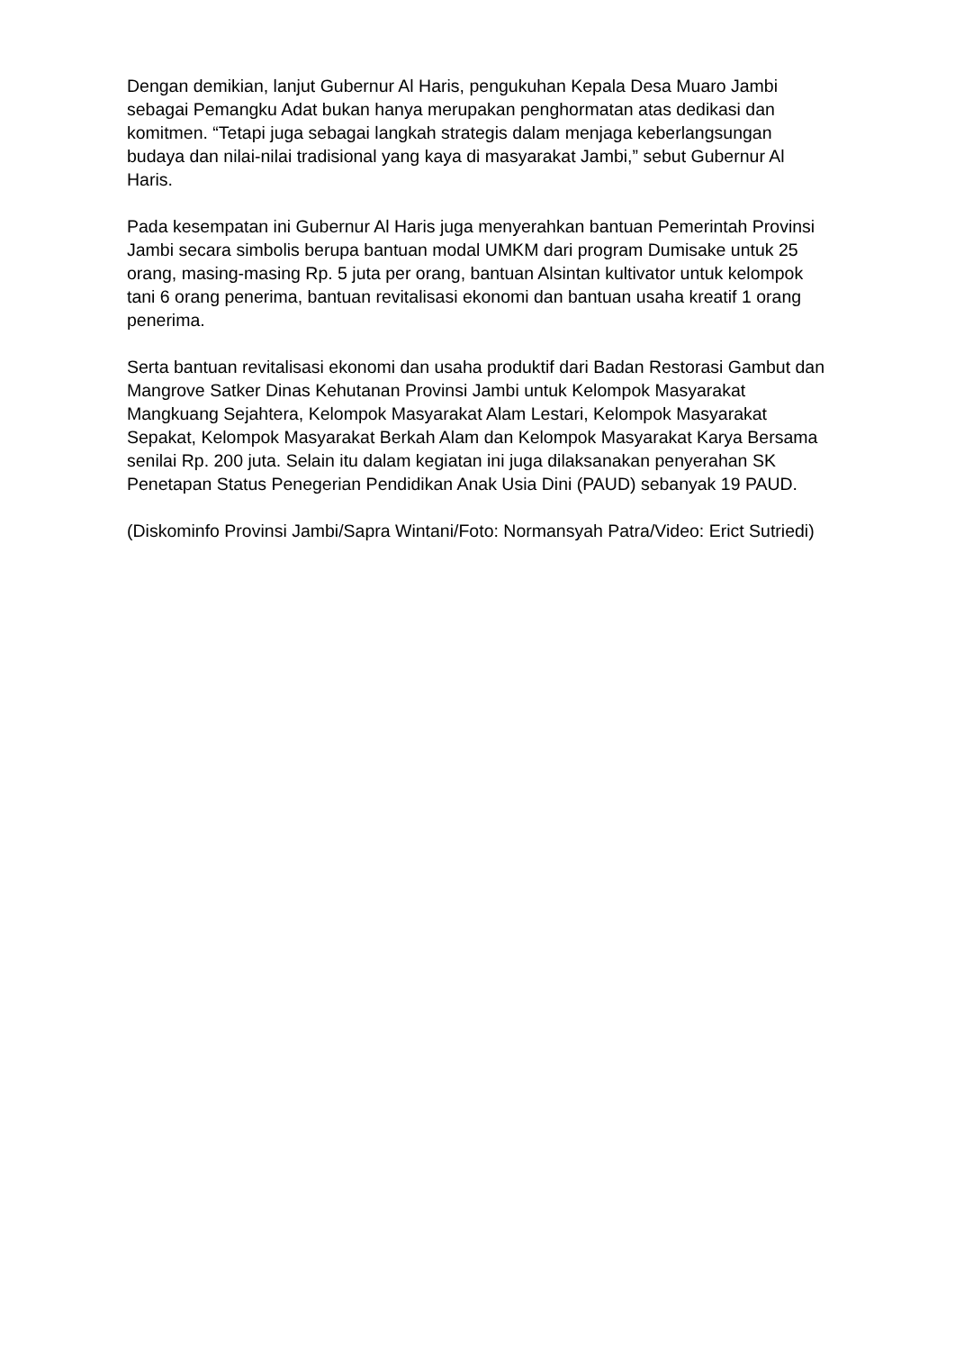Dengan demikian, lanjut Gubernur Al Haris, pengukuhan Kepala Desa Muaro Jambi sebagai Pemangku Adat bukan hanya merupakan penghormatan atas dedikasi dan komitmen. “Tetapi juga sebagai langkah strategis dalam menjaga keberlangsungan budaya dan nilai-nilai tradisional yang kaya di masyarakat Jambi,” sebut Gubernur Al Haris.
Pada kesempatan ini Gubernur Al Haris juga menyerahkan bantuan Pemerintah Provinsi Jambi secara simbolis berupa bantuan modal UMKM dari program Dumisake untuk 25 orang, masing-masing Rp. 5 juta per orang, bantuan Alsintan kultivator untuk kelompok tani 6 orang penerima, bantuan revitalisasi ekonomi dan bantuan usaha kreatif 1 orang penerima.
Serta bantuan revitalisasi ekonomi dan usaha produktif dari Badan Restorasi Gambut dan Mangrove Satker Dinas Kehutanan Provinsi Jambi untuk Kelompok Masyarakat Mangkuang Sejahtera, Kelompok Masyarakat Alam Lestari, Kelompok Masyarakat Sepakat, Kelompok Masyarakat Berkah Alam dan Kelompok Masyarakat Karya Bersama senilai Rp. 200 juta. Selain itu dalam kegiatan ini juga dilaksanakan penyerahan SK Penetapan Status Penegerian Pendidikan Anak Usia Dini (PAUD) sebanyak 19 PAUD.
(Diskominfo Provinsi Jambi/Sapra Wintani/Foto: Normansyah Patra/Video: Erict Sutriedi)